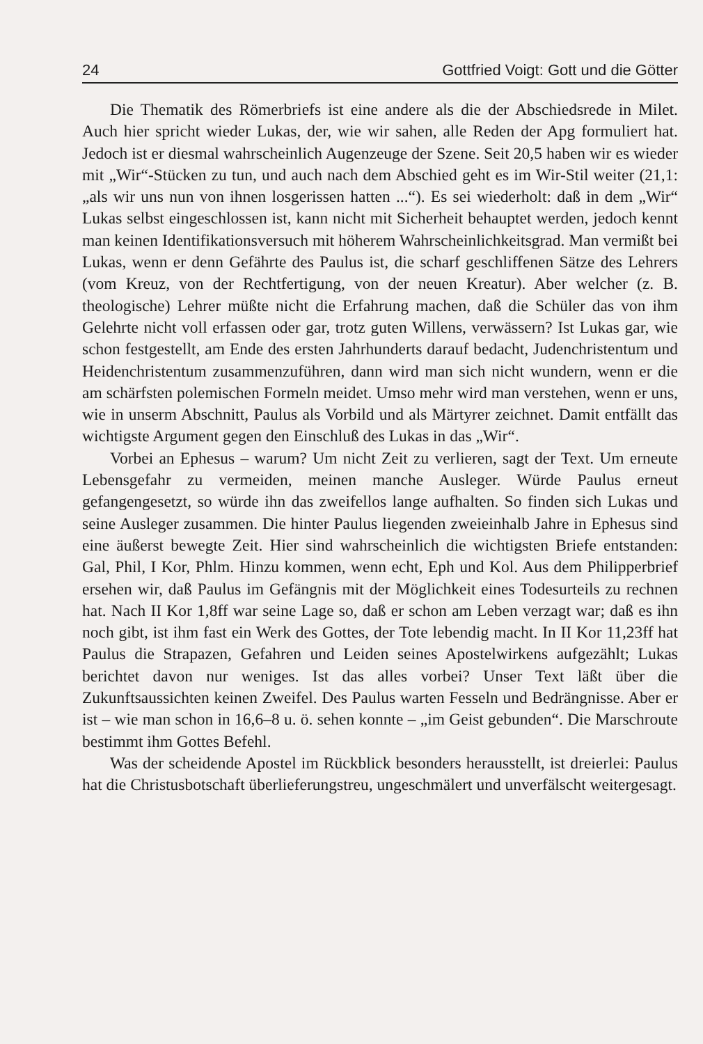24 Gottfried Voigt: Gott und die Götter
Die Thematik des Römerbriefs ist eine andere als die der Abschiedsrede in Milet. Auch hier spricht wieder Lukas, der, wie wir sahen, alle Reden der Apg formuliert hat. Jedoch ist er diesmal wahrscheinlich Augenzeuge der Szene. Seit 20,5 haben wir es wieder mit „Wir“-Stücken zu tun, und auch nach dem Abschied geht es im Wir-Stil weiter (21,1: „als wir uns nun von ihnen losgerissen hatten ...“). Es sei wiederholt: daß in dem „Wir“ Lukas selbst eingeschlossen ist, kann nicht mit Sicherheit behauptet werden, jedoch kennt man keinen Identifikationsversuch mit höherem Wahrscheinlichkeitsgrad. Man vermißt bei Lukas, wenn er denn Gefährte des Paulus ist, die scharf geschliffenen Sätze des Lehrers (vom Kreuz, von der Rechtfertigung, von der neuen Kreatur). Aber welcher (z. B. theologische) Lehrer müßte nicht die Erfahrung machen, daß die Schüler das von ihm Gelehrte nicht voll erfassen oder gar, trotz guten Willens, verwässern? Ist Lukas gar, wie schon festgestellt, am Ende des ersten Jahrhunderts darauf bedacht, Judenchristentum und Heidenchristentum zusammenzuführen, dann wird man sich nicht wundern, wenn er die am schärfsten polemischen Formeln meidet. Umso mehr wird man verstehen, wenn er uns, wie in unserm Abschnitt, Paulus als Vorbild und als Märtyrer zeichnet. Damit entfällt das wichtigste Argument gegen den Einschluß des Lukas in das „Wir“.
Vorbei an Ephesus – warum? Um nicht Zeit zu verlieren, sagt der Text. Um erneute Lebensgefahr zu vermeiden, meinen manche Ausleger. Würde Paulus erneut gefangengesetzt, so würde ihn das zweifellos lange aufhalten. So finden sich Lukas und seine Ausleger zusammen. Die hinter Paulus liegenden zweieinhalb Jahre in Ephesus sind eine äußerst bewegte Zeit. Hier sind wahrscheinlich die wichtigsten Briefe entstanden: Gal, Phil, I Kor, Phlm. Hinzu kommen, wenn echt, Eph und Kol. Aus dem Philipperbrief ersehen wir, daß Paulus im Gefängnis mit der Möglichkeit eines Todesurteils zu rechnen hat. Nach II Kor 1,8ff war seine Lage so, daß er schon am Leben verzagt war; daß es ihn noch gibt, ist ihm fast ein Werk des Gottes, der Tote lebendig macht. In II Kor 11,23ff hat Paulus die Strapazen, Gefahren und Leiden seines Apostelwirkens aufgezählt; Lukas berichtet davon nur weniges. Ist das alles vorbei? Unser Text läßt über die Zukunftsaussichten keinen Zweifel. Des Paulus warten Fesseln und Bedrängnisse. Aber er ist – wie man schon in 16,6–8 u. ö. sehen konnte – „im Geist gebunden“. Die Marschroute bestimmt ihm Gottes Befehl.
Was der scheidende Apostel im Rückblick besonders herausstellt, ist dreierlei: Paulus hat die Christusbotschaft überlieferungstreu, ungeschmälert und unverfälscht weitergesagt.